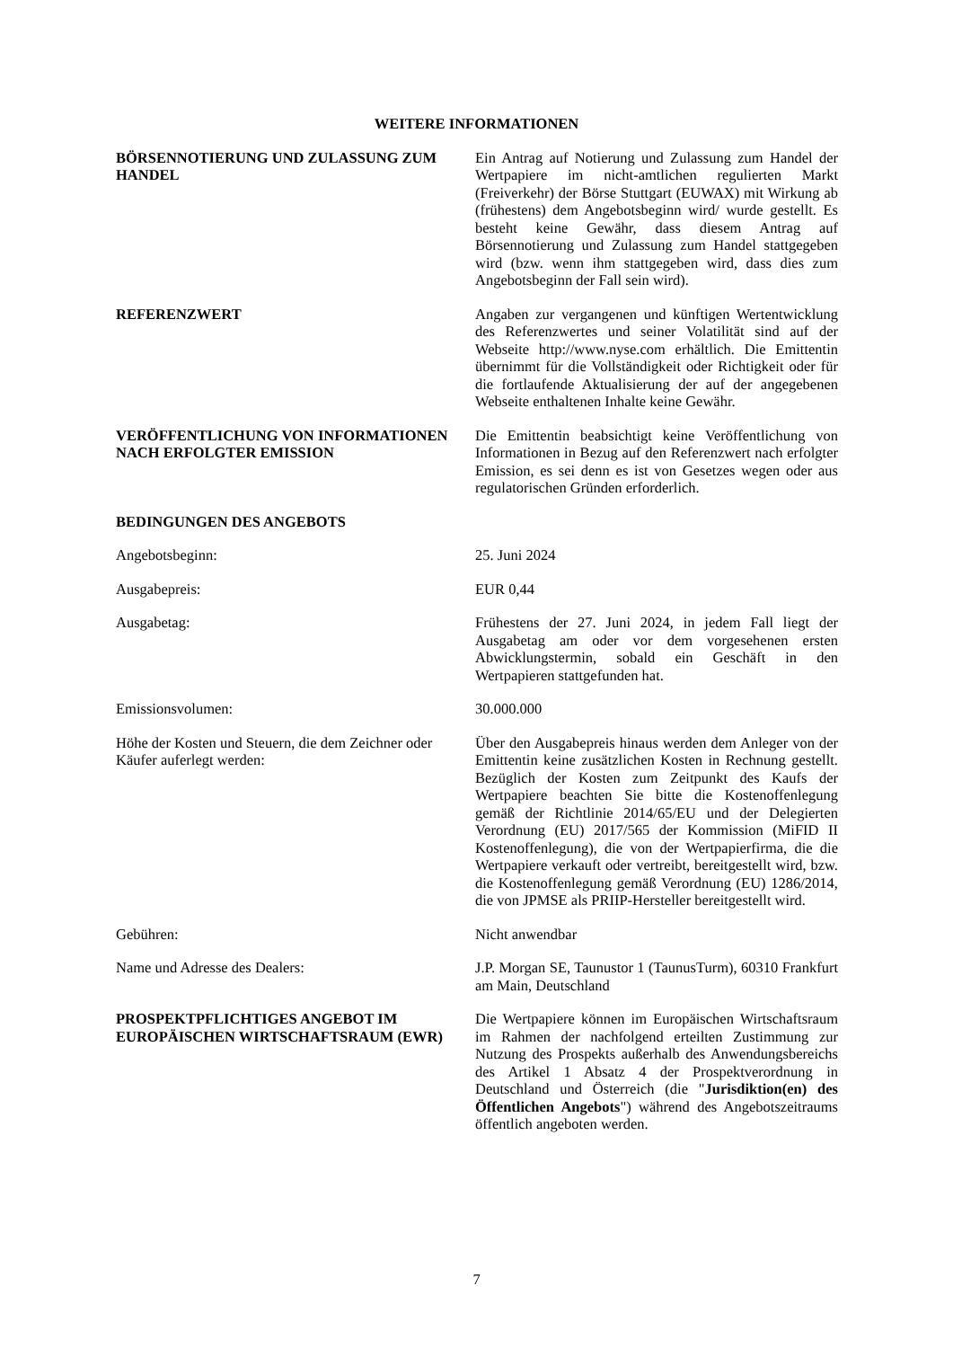WEITERE INFORMATIONEN
BÖRSENNOTIERUNG UND ZULASSUNG ZUM HANDEL Ein Antrag auf Notierung und Zulassung zum Handel der Wertpapiere im nicht-amtlichen regulierten Markt (Freiverkehr) der Börse Stuttgart (EUWAX) mit Wirkung ab (frühestens) dem Angebotsbeginn wird/ wurde gestellt. Es besteht keine Gewähr, dass diesem Antrag auf Börsennotierung und Zulassung zum Handel stattgegeben wird (bzw. wenn ihm stattgegeben wird, dass dies zum Angebotsbeginn der Fall sein wird).
REFERENZWERT Angaben zur vergangenen und künftigen Wertentwicklung des Referenzwertes und seiner Volatilität sind auf der Webseite http://www.nyse.com erhältlich. Die Emittentin übernimmt für die Vollständigkeit oder Richtigkeit oder für die fortlaufende Aktualisierung der auf der angegebenen Webseite enthaltenen Inhalte keine Gewähr.
VERÖFFENTLICHUNG VON INFORMATIONEN NACH ERFOLGTER EMISSION
Die Emittentin beabsichtigt keine Veröffentlichung von Informationen in Bezug auf den Referenzwert nach erfolgter Emission, es sei denn es ist von Gesetzes wegen oder aus regulatorischen Gründen erforderlich.
BEDINGUNGEN DES ANGEBOTS
Angebotsbeginn: 25. Juni 2024
Ausgabepreis: EUR 0,44
Ausgabetag: Frühestens der 27. Juni 2024, in jedem Fall liegt der Ausgabetag am oder vor dem vorgesehenen ersten Abwicklungstermin, sobald ein Geschäft in den Wertpapieren stattgefunden hat.
Emissionsvolumen: 30.000.000
Höhe der Kosten und Steuern, die dem Zeichner oder Käufer auferlegt werden:
Über den Ausgabepreis hinaus werden dem Anleger von der Emittentin keine zusätzlichen Kosten in Rechnung gestellt. Bezüglich der Kosten zum Zeitpunkt des Kaufs der Wertpapiere beachten Sie bitte die Kostenoffenlegung gemäß der Richtlinie 2014/65/EU und der Delegierten Verordnung (EU) 2017/565 der Kommission (MiFID II Kostenoffenlegung), die von der Wertpapierfirma, die die Wertpapiere verkauft oder vertreibt, bereitgestellt wird, bzw. die Kostenoffenlegung gemäß Verordnung (EU) 1286/2014, die von JPMSE als PRIIP-Hersteller bereitgestellt wird.
Gebühren: Nicht anwendbar
Name und Adresse des Dealers: J.P. Morgan SE, Taunustor 1 (TaunusTurm), 60310 Frankfurt am Main, Deutschland
PROSPEKTPFLICHTIGES ANGEBOT IM EUROPÄISCHEN WIRTSCHAFTSRAUM (EWR)
Die Wertpapiere können im Europäischen Wirtschaftsraum im Rahmen der nachfolgend erteilten Zustimmung zur Nutzung des Prospekts außerhalb des Anwendungsbereichs des Artikel 1 Absatz 4 der Prospektverordnung in Deutschland und Österreich (die "Jurisdiktion(en) des Öffentlichen Angebots") während des Angebotszeitraums öffentlich angeboten werden.
7